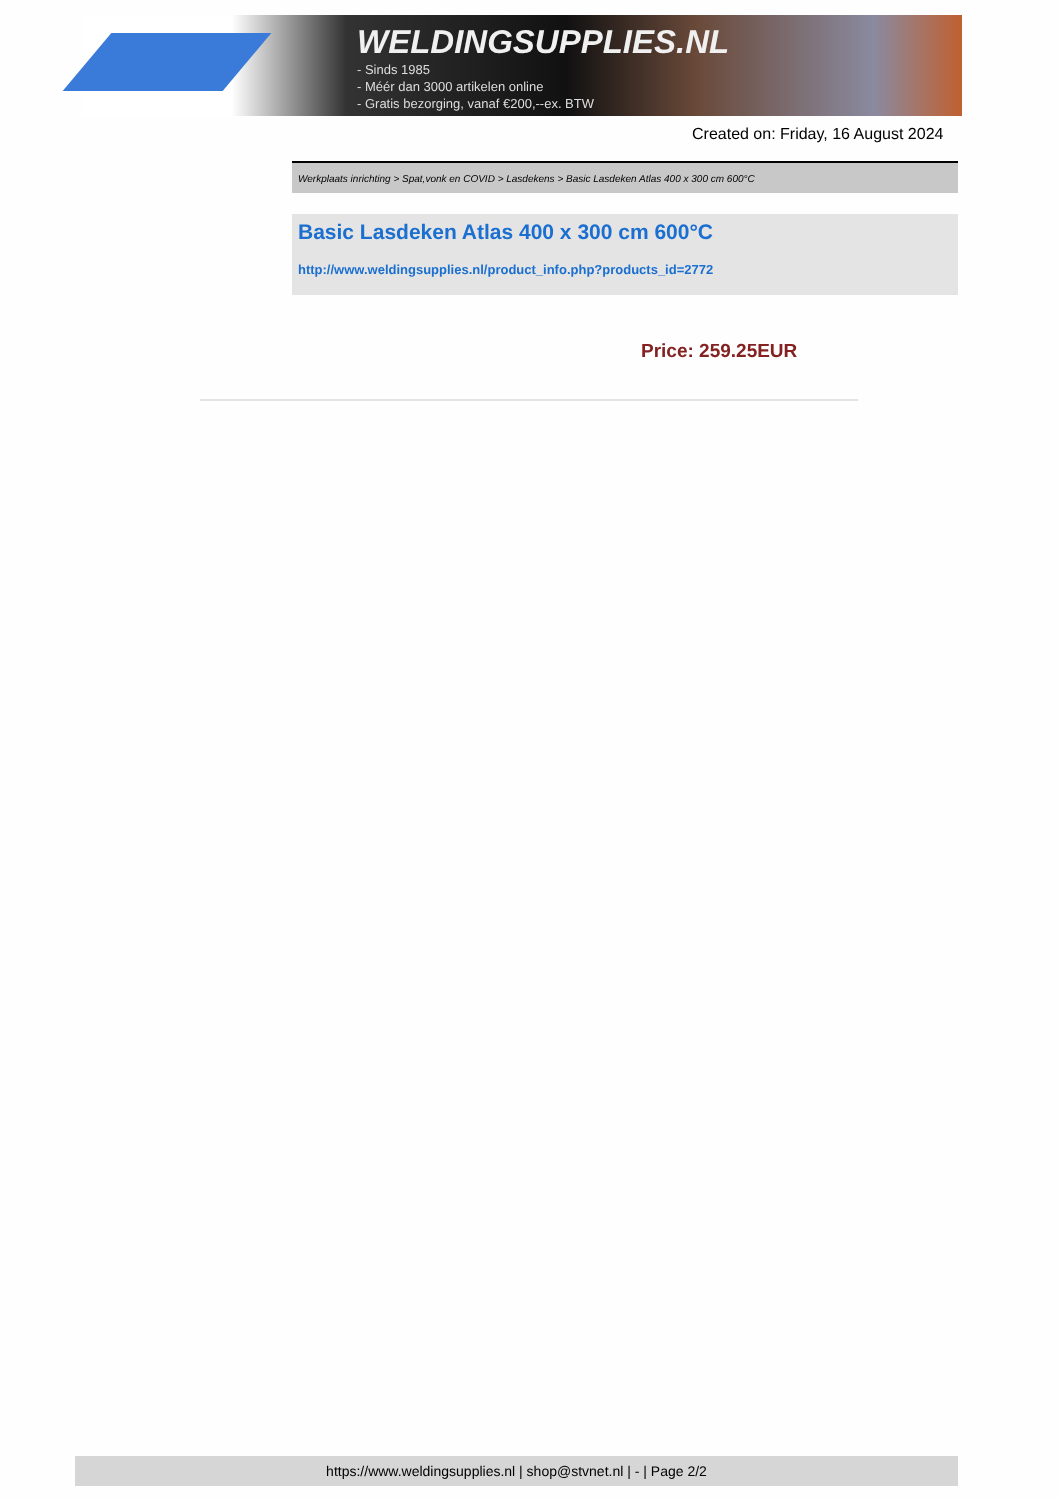WELDINGSUPPLIES.NL
- Sinds 1985
- Méér dan 3000 artikelen online
- Gratis bezorging, vanaf €200,--ex. BTW
Created on: Friday, 16 August 2024
Werkplaats inrichting > Spat,vonk en COVID > Lasdekens > Basic Lasdeken Atlas 400 x 300 cm 600°C
Basic Lasdeken Atlas 400 x 300 cm 600°C
http://www.weldingsupplies.nl/product_info.php?products_id=2772
Price: 259.25EUR
https://www.weldingsupplies.nl | shop@stvnet.nl | - | Page 2/2